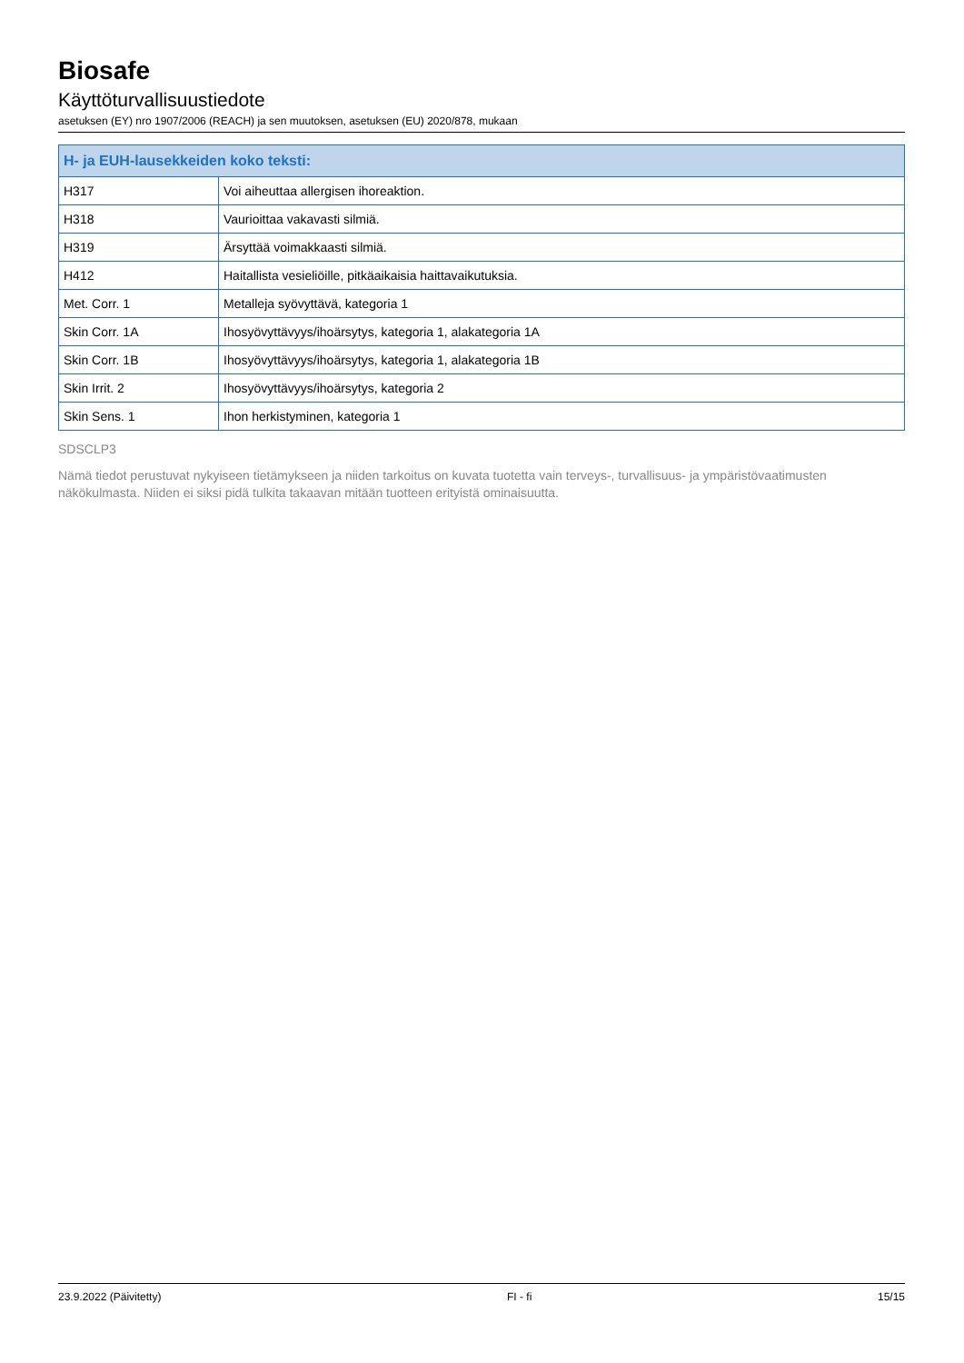Biosafe
Käyttöturvallisuustiedote
asetuksen (EY) nro 1907/2006 (REACH) ja sen muutoksen, asetuksen (EU) 2020/878, mukaan
| H- ja EUH-lausekkeiden koko teksti: | |
| --- | --- |
| H317 | Voi aiheuttaa allergisen ihoreaktion. |
| H318 | Vaurioittaa vakavasti silmiä. |
| H319 | Ärsyttää voimakkaasti silmiä. |
| H412 | Haitallista vesieliöille, pitkäaikaisia haittavaikutuksia. |
| Met. Corr. 1 | Metalleja syövyttävä, kategoria 1 |
| Skin Corr. 1A | Ihosyövyttävyys/ihoärsytys, kategoria 1, alakategoria 1A |
| Skin Corr. 1B | Ihosyövyttävyys/ihoärsytys, kategoria 1, alakategoria 1B |
| Skin Irrit. 2 | Ihosyövyttävyys/ihoärsytys, kategoria 2 |
| Skin Sens. 1 | Ihon herkistyminen, kategoria 1 |
SDSCLP3
Nämä tiedot perustuvat nykyiseen tietämykseen ja niiden tarkoitus on kuvata tuotetta vain terveys-, turvallisuus- ja ympäristövaatimusten näkökulmasta. Niiden ei siksi pidä tulkita takaavan mitään tuotteen erityistä ominaisuutta.
23.9.2022 (Päivitetty) FI - fi 15/15